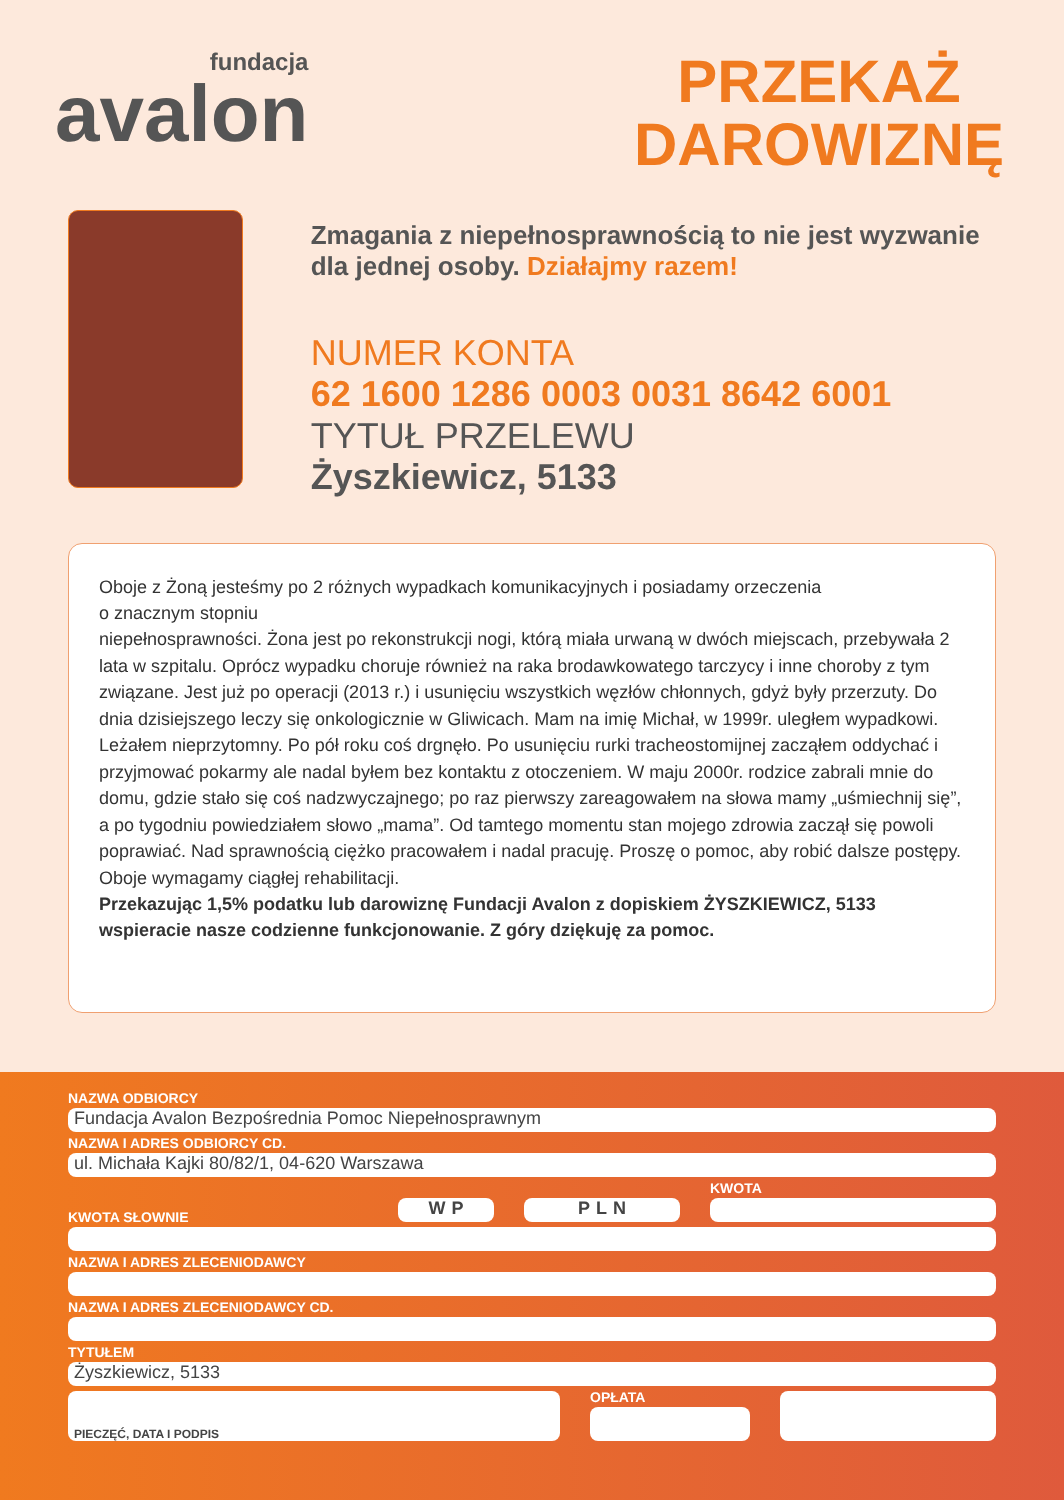fundacja
avalon
PRZEKAŻ
DAROWIZNĘ
Zmagania z niepełnosprawnością to nie jest wyzwanie dla jednej osoby. Działajmy razem!
NUMER KONTA
62 1600 1286 0003 0031 8642 6001
TYTUŁ PRZELEWU
Żyszkiewicz, 5133
Oboje z Żoną jesteśmy po 2 różnych wypadkach komunikacyjnych i posiadamy orzeczenia
o znacznym stopniu
niepełnosprawności. Żona jest po rekonstrukcji nogi, którą miała urwaną w dwóch miejscach, przebywała 2 lata w szpitalu. Oprócz wypadku choruje również na raka brodawkowatego tarczycy i inne choroby z tym związane. Jest już po operacji (2013 r.) i usunięciu wszystkich węzłów chłonnych, gdyż były przerzuty. Do dnia dzisiejszego leczy się onkologicznie w Gliwicach. Mam na imię Michał, w 1999r. uległem wypadkowi. Leżałem nieprzytomny. Po pół roku coś drgnęło. Po usunięciu rurki tracheostomijnej zacząłem oddychać i przyjmować pokarmy ale nadal byłem bez kontaktu z otoczeniem. W maju 2000r. rodzice zabrali mnie do domu, gdzie stało się coś nadzwyczajnego; po raz pierwszy zareagowałem na słowa mamy „uśmiechnij się”, a po tygodniu powiedziałem słowo „mama”. Od tamtego momentu stan mojego zdrowia zaczął się powoli poprawiać. Nad sprawnością ciężko pracowałem i nadal pracuję. Proszę o pomoc, aby robić dalsze postępy.
Oboje wymagamy ciągłej rehabilitacji.
Przekazując 1,5% podatku lub darowiznę Fundacji Avalon z dopiskiem ŻYSZKIEWICZ, 5133 wspieracie nasze codzienne funkcjonowanie. Z góry dziękuję za pomoc.
NAZWA ODBIORCY
Fundacja Avalon Bezpośrednia Pomoc Niepełnosprawnym
NAZWA I ADRES ODBIORCY CD.
ul. Michała Kajki 80/82/1, 04-620 Warszawa
KWOTA SŁOWNIE
WP
PLN
KWOTA
NAZWA I ADRES ZLECENIODAWCY
NAZWA I ADRES ZLECENIODAWCY CD.
TYTUŁEM
Żyszkiewicz, 5133
PIECZĘĆ, DATA I PODPIS
OPŁATA